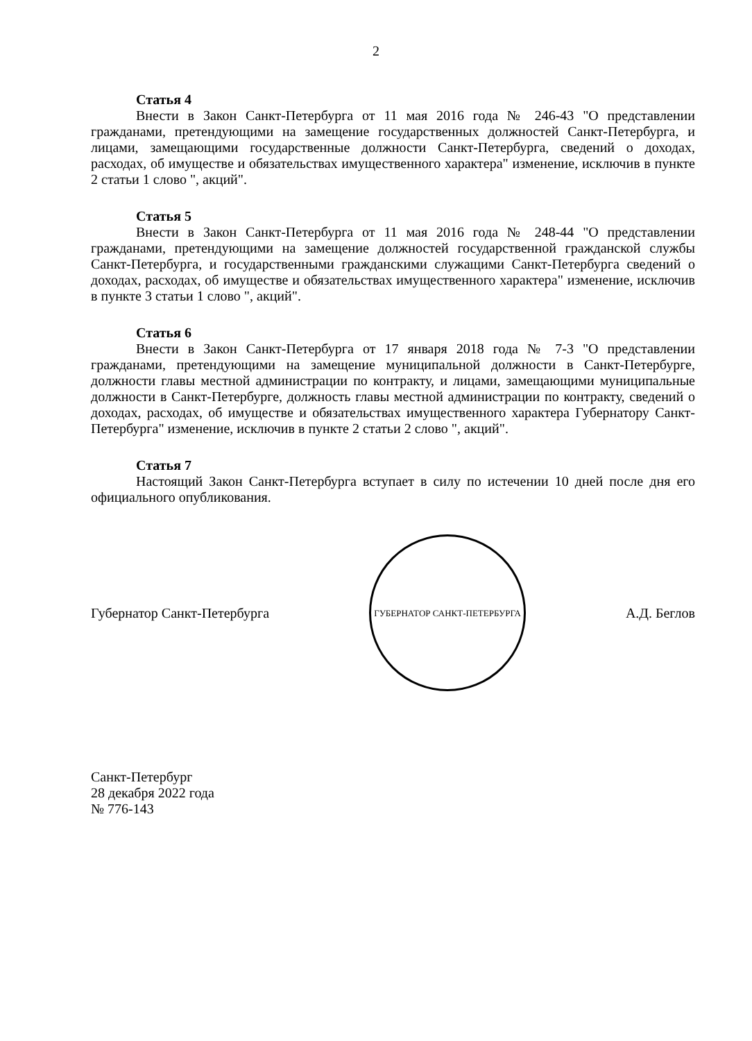2
Статья 4
Внести в Закон Санкт-Петербурга от 11 мая 2016 года № 246-43 "О представлении гражданами, претендующими на замещение государственных должностей Санкт-Петербурга, и лицами, замещающими государственные должности Санкт-Петербурга, сведений о доходах, расходах, об имуществе и обязательствах имущественного характера" изменение, исключив в пункте 2 статьи 1 слово ", акций".
Статья 5
Внести в Закон Санкт-Петербурга от 11 мая 2016 года № 248-44 "О представлении гражданами, претендующими на замещение должностей государственной гражданской службы Санкт-Петербурга, и государственными гражданскими служащими Санкт-Петербурга сведений о доходах, расходах, об имуществе и обязательствах имущественного характера" изменение, исключив в пункте 3 статьи 1 слово ", акций".
Статья 6
Внести в Закон Санкт-Петербурга от 17 января 2018 года № 7-3 "О представлении гражданами, претендующими на замещение муниципальной должности в Санкт-Петербурге, должности главы местной администрации по контракту, и лицами, замещающими муниципальные должности в Санкт-Петербурге, должность главы местной администрации по контракту, сведений о доходах, расходах, об имуществе и обязательствах имущественного характера Губернатору Санкт-Петербурга" изменение, исключив в пункте 2 статьи 2 слово ", акций".
Статья 7
Настоящий Закон Санкт-Петербурга вступает в силу по истечении 10 дней после дня его официального опубликования.
Губернатор Санкт-Петербурга
ГУБЕРНАТОР САНКТ-ПЕТЕРБУРГА
А.Д. Беглов
Санкт-Петербург
28 декабря 2022 года
№ 776-143